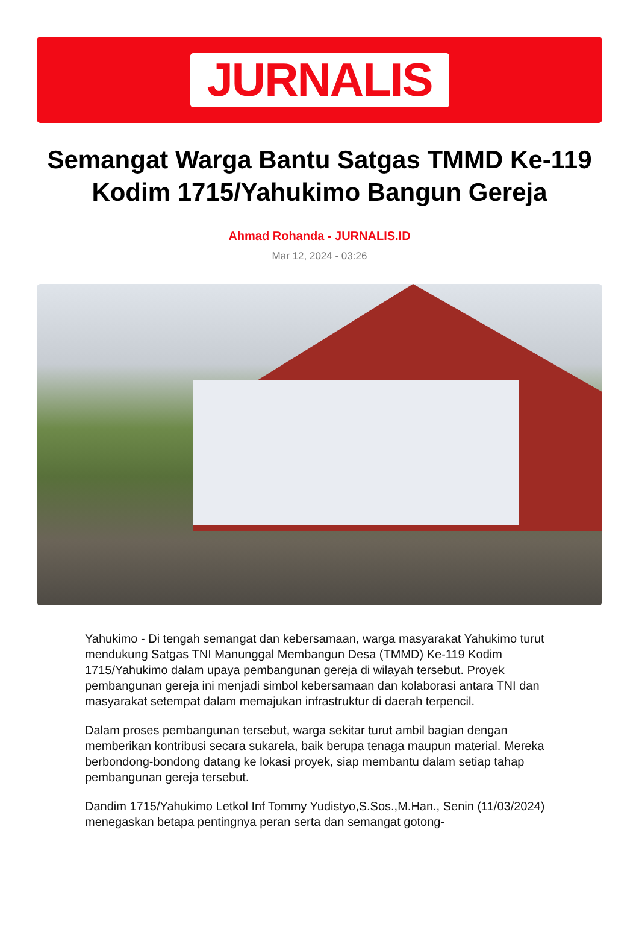JURNALIS
Semangat Warga Bantu Satgas TMMD Ke-119 Kodim 1715/Yahukimo Bangun Gereja
Ahmad Rohanda - JURNALIS.ID
Mar 12, 2024 - 03:26
Yahukimo - Di tengah semangat dan kebersamaan, warga masyarakat Yahukimo turut mendukung Satgas TNI Manunggal Membangun Desa (TMMD) Ke-119 Kodim 1715/Yahukimo dalam upaya pembangunan gereja di wilayah tersebut. Proyek pembangunan gereja ini menjadi simbol kebersamaan dan kolaborasi antara TNI dan masyarakat setempat dalam memajukan infrastruktur di daerah terpencil.
Dalam proses pembangunan tersebut, warga sekitar turut ambil bagian dengan memberikan kontribusi secara sukarela, baik berupa tenaga maupun material. Mereka berbondong-bondong datang ke lokasi proyek, siap membantu dalam setiap tahap pembangunan gereja tersebut.
Dandim 1715/Yahukimo Letkol Inf Tommy Yudistyo,S.Sos.,M.Han., Senin (11/03/2024) menegaskan betapa pentingnya peran serta dan semangat gotong-